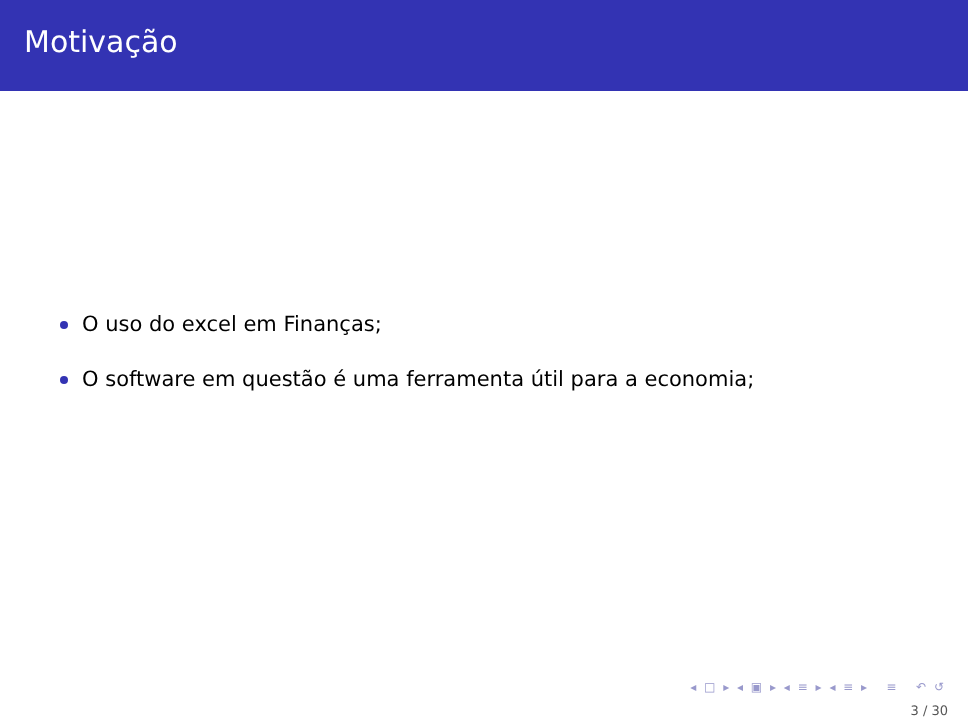Motivação
O uso do excel em Finanças;
O software em questão é uma ferramenta útil para a economia;
◂ □ ▸ ◂ ▣ ▸ ◂ ≡ ▸ ◂ ≡ ▸ ≡ ↶ ↺
3 / 30